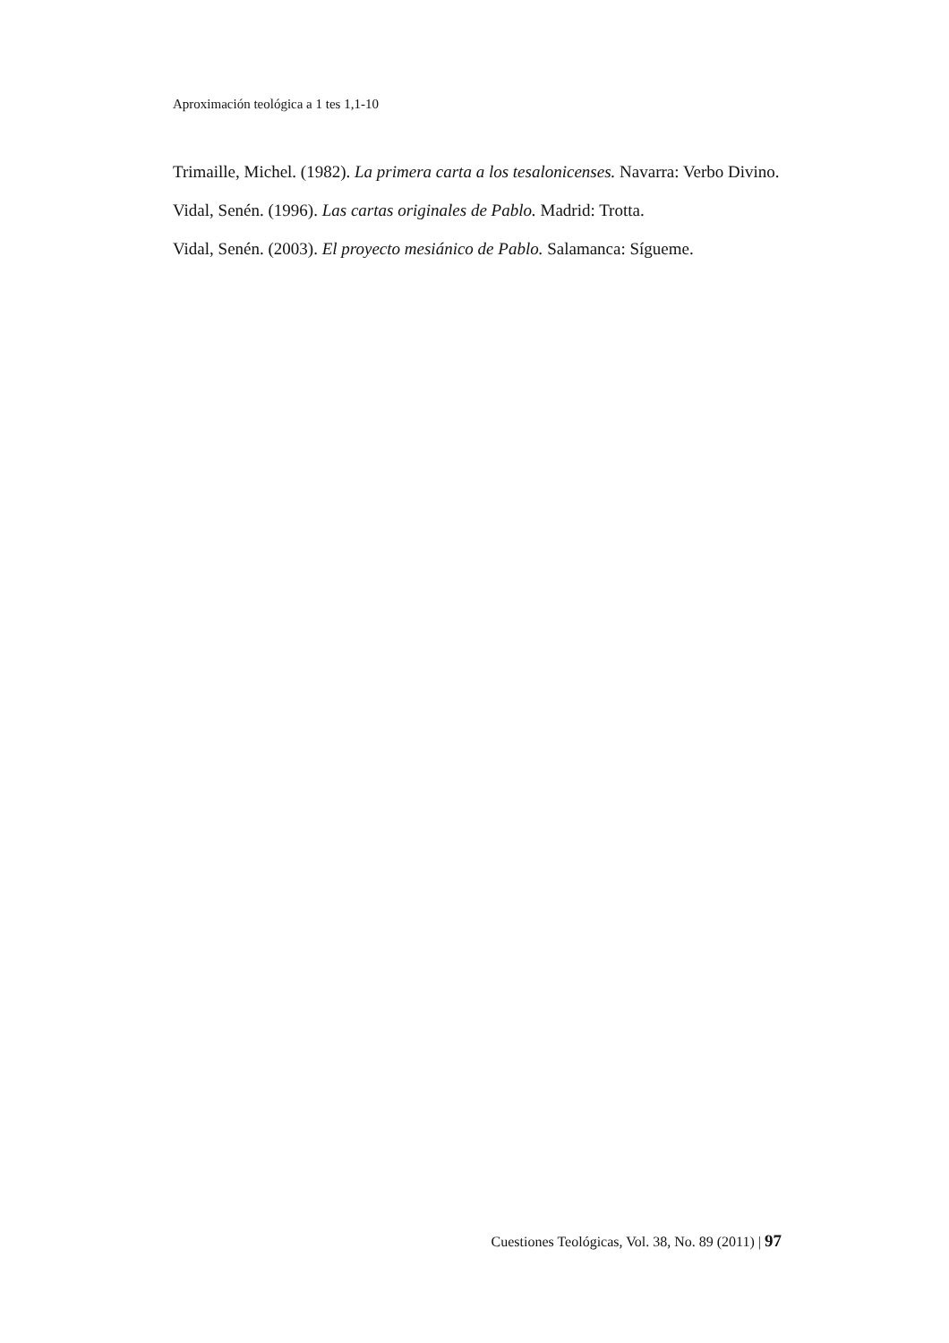Aproximación teológica a 1 tes 1,1-10
Trimaille, Michel. (1982). La primera carta a los tesalonicenses. Navarra: Verbo Divino.
Vidal, Senén. (1996). Las cartas originales de Pablo. Madrid: Trotta.
Vidal, Senén. (2003). El proyecto mesiánico de Pablo. Salamanca: Sígueme.
Cuestiones Teológicas, Vol. 38, No. 89 (2011) | 97